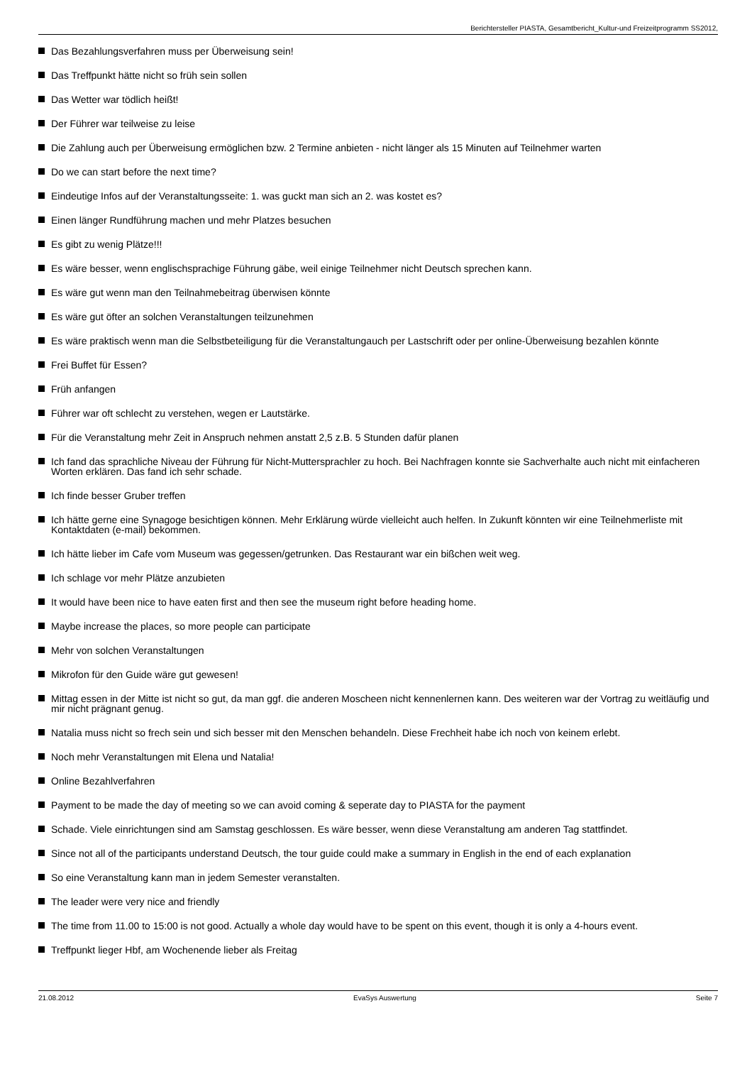Berichtersteller PIASTA, Gesamtbericht_Kultur-und Freizeitprogramm SS2012,
Das Bezahlungsverfahren muss per Überweisung sein!
Das Treffpunkt hätte nicht so früh sein sollen
Das Wetter war tödlich heißt!
Der Führer war teilweise zu leise
Die Zahlung auch per Überweisung ermöglichen bzw. 2 Termine anbieten - nicht länger als 15 Minuten auf Teilnehmer warten
Do we can start before the next time?
Eindeutige Infos auf der Veranstaltungsseite: 1. was guckt man sich an 2. was kostet es?
Einen länger Rundführung machen und mehr Platzes besuchen
Es gibt zu wenig Plätze!!!
Es wäre besser, wenn englischsprachige Führung gäbe, weil einige Teilnehmer nicht Deutsch sprechen kann.
Es wäre gut wenn man den Teilnahmebeitrag überwisen könnte
Es wäre gut öfter an solchen Veranstaltungen teilzunehmen
Es wäre praktisch wenn man die Selbstbeteiligung für die Veranstaltungauch per Lastschrift oder per online-Überweisung bezahlen könnte
Frei Buffet für Essen?
Früh anfangen
Führer war oft schlecht zu verstehen, wegen er Lautstärke.
Für die Veranstaltung mehr Zeit in Anspruch nehmen anstatt 2,5 z.B. 5 Stunden dafür planen
Ich fand das sprachliche Niveau der Führung für Nicht-Muttersprachler zu hoch. Bei Nachfragen konnte sie Sachverhalte auch nicht mit einfacheren Worten erklären. Das fand ich sehr schade.
Ich finde besser Gruber treffen
Ich hätte gerne eine Synagoge besichtigen können. Mehr Erklärung würde vielleicht auch helfen. In Zukunft könnten wir eine Teilnehmerliste mit Kontaktdaten (e-mail) bekommen.
Ich hätte lieber im Cafe vom Museum was gegessen/getrunken. Das Restaurant war ein bißchen weit weg.
Ich schlage vor mehr Plätze anzubieten
It would have been nice to have eaten first and then see the museum right before heading home.
Maybe increase the places, so more people can participate
Mehr von solchen Veranstaltungen
Mikrofon für den Guide wäre gut gewesen!
Mittag essen in der Mitte ist nicht so gut, da man ggf. die anderen Moscheen nicht kennenlernen kann. Des weiteren war der Vortrag zu weitläufig und mir nicht prägnant genug.
Natalia muss nicht so frech sein und sich besser mit den Menschen behandeln. Diese Frechheit habe ich noch von keinem erlebt.
Noch mehr Veranstaltungen mit Elena und Natalia!
Online Bezahlverfahren
Payment to be made the day of meeting so we can avoid coming & seperate day to PIASTA for the payment
Schade. Viele einrichtungen sind am Samstag geschlossen. Es wäre besser, wenn diese Veranstaltung am anderen Tag stattfindet.
Since not all of the participants understand Deutsch, the tour guide could make a summary in English in the end of each explanation
So eine Veranstaltung kann man in jedem Semester veranstalten.
The leader were very nice and friendly
The time from 11.00 to 15:00 is not good. Actually a whole day would have to be spent on this event, though it is only a 4-hours event.
Treffpunkt lieger Hbf, am Wochenende lieber als Freitag
21.08.2012 EvaSys Auswertung Seite 7